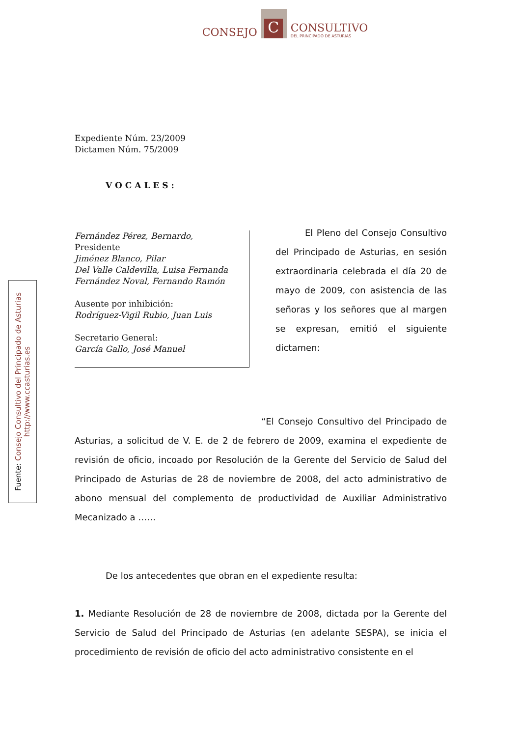CONSEJO
C
CONSULTIVO
DEL PRINCIPADO DE ASTURIAS
Fuente: Consejo Consultivo del Principado de Asturias
http://www.ccasturias.es
Expediente Núm. 23/2009
Dictamen Núm. 75/2009
VOCALES:
Fernández Pérez, Bernardo,
Presidente
Jiménez Blanco, Pilar
Del Valle Caldevilla, Luisa Fernanda
Fernández Noval, Fernando Ramón
Ausente por inhibición:
Rodríguez-Vigil Rubio, Juan Luis
Secretario General:
García Gallo, José Manuel
El Pleno del Consejo Consultivo del Principado de Asturias, en sesión extraordinaria celebrada el día 20 de mayo de 2009, con asistencia de las señoras y los señores que al margen se expresan, emitió el siguiente dictamen:
“El Consejo Consultivo del Principado de Asturias, a solicitud de V. E. de 2 de febrero de 2009, examina el expediente de revisión de oficio, incoado por Resolución de la Gerente del Servicio de Salud del Principado de Asturias de 28 de noviembre de 2008, del acto administrativo de abono mensual del complemento de productividad de Auxiliar Administrativo Mecanizado a ……
De los antecedentes que obran en el expediente resulta:
1. Mediante Resolución de 28 de noviembre de 2008, dictada por la Gerente del Servicio de Salud del Principado de Asturias (en adelante SESPA), se inicia el procedimiento de revisión de oficio del acto administrativo consistente en el